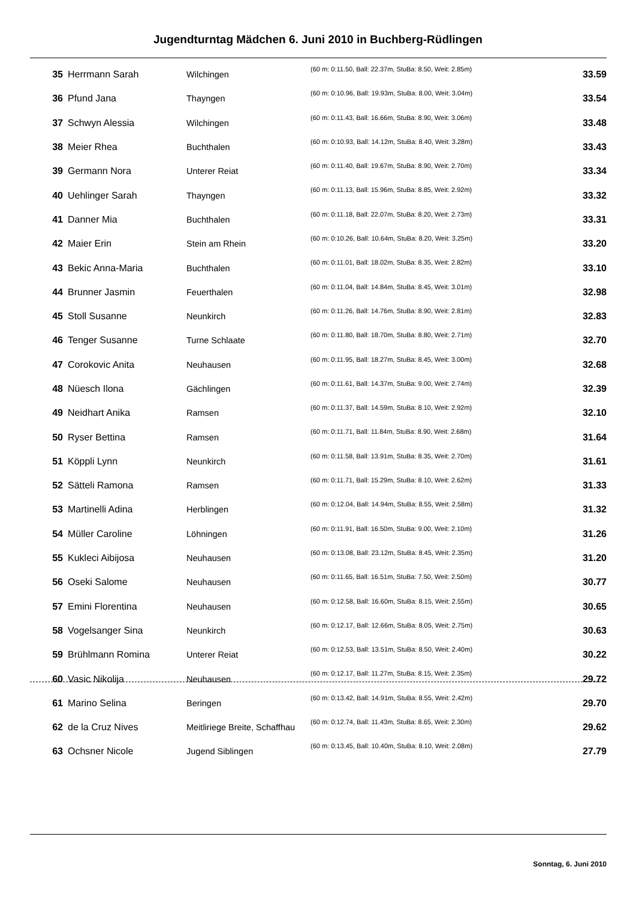Jugendturntag Mädchen 6. Juni 2010 in Buchberg-Rüdlingen
| 35 | Herrmann Sarah | Wilchingen | (60 m: 0:11.50, Ball: 22.37m, StuBa: 8.50, Weit: 2.85m) | 33.59 |
| 36 | Pfund Jana | Thayngen | (60 m: 0:10.96, Ball: 19.93m, StuBa: 8.00, Weit: 3.04m) | 33.54 |
| 37 | Schwyn Alessia | Wilchingen | (60 m: 0:11.43, Ball: 16.66m, StuBa: 8.90, Weit: 3.06m) | 33.48 |
| 38 | Meier Rhea | Buchthalen | (60 m: 0:10.93, Ball: 14.12m, StuBa: 8.40, Weit: 3.28m) | 33.43 |
| 39 | Germann Nora | Unterer Reiat | (60 m: 0:11.40, Ball: 19.67m, StuBa: 8.90, Weit: 2.70m) | 33.34 |
| 40 | Uehlinger Sarah | Thayngen | (60 m: 0:11.13, Ball: 15.96m, StuBa: 8.85, Weit: 2.92m) | 33.32 |
| 41 | Danner Mia | Buchthalen | (60 m: 0:11.18, Ball: 22.07m, StuBa: 8.20, Weit: 2.73m) | 33.31 |
| 42 | Maier Erin | Stein am Rhein | (60 m: 0:10.26, Ball: 10.64m, StuBa: 8.20, Weit: 3.25m) | 33.20 |
| 43 | Bekic Anna-Maria | Buchthalen | (60 m: 0:11.01, Ball: 18.02m, StuBa: 8.35, Weit: 2.82m) | 33.10 |
| 44 | Brunner Jasmin | Feuerthalen | (60 m: 0:11.04, Ball: 14.84m, StuBa: 8.45, Weit: 3.01m) | 32.98 |
| 45 | Stoll Susanne | Neunkirch | (60 m: 0:11.26, Ball: 14.76m, StuBa: 8.90, Weit: 2.81m) | 32.83 |
| 46 | Tenger Susanne | Turne Schlaate | (60 m: 0:11.80, Ball: 18.70m, StuBa: 8.80, Weit: 2.71m) | 32.70 |
| 47 | Corokovic Anita | Neuhausen | (60 m: 0:11.95, Ball: 18.27m, StuBa: 8.45, Weit: 3.00m) | 32.68 |
| 48 | Nüesch Ilona | Gächlingen | (60 m: 0:11.61, Ball: 14.37m, StuBa: 9.00, Weit: 2.74m) | 32.39 |
| 49 | Neidhart Anika | Ramsen | (60 m: 0:11.37, Ball: 14.59m, StuBa: 8.10, Weit: 2.92m) | 32.10 |
| 50 | Ryser Bettina | Ramsen | (60 m: 0:11.71, Ball: 11.84m, StuBa: 8.90, Weit: 2.68m) | 31.64 |
| 51 | Köppli Lynn | Neunkirch | (60 m: 0:11.58, Ball: 13.91m, StuBa: 8.35, Weit: 2.70m) | 31.61 |
| 52 | Sätteli Ramona | Ramsen | (60 m: 0:11.71, Ball: 15.29m, StuBa: 8.10, Weit: 2.62m) | 31.33 |
| 53 | Martinelli Adina | Herblingen | (60 m: 0:12.04, Ball: 14.94m, StuBa: 8.55, Weit: 2.58m) | 31.32 |
| 54 | Müller Caroline | Löhningen | (60 m: 0:11.91, Ball: 16.50m, StuBa: 9.00, Weit: 2.10m) | 31.26 |
| 55 | Kukleci Aibijosa | Neuhausen | (60 m: 0:13.08, Ball: 23.12m, StuBa: 8.45, Weit: 2.35m) | 31.20 |
| 56 | Oseki Salome | Neuhausen | (60 m: 0:11.65, Ball: 16.51m, StuBa: 7.50, Weit: 2.50m) | 30.77 |
| 57 | Emini Florentina | Neuhausen | (60 m: 0:12.58, Ball: 16.60m, StuBa: 8.15, Weit: 2.55m) | 30.65 |
| 58 | Vogelsanger Sina | Neunkirch | (60 m: 0:12.17, Ball: 12.66m, StuBa: 8.05, Weit: 2.75m) | 30.63 |
| 59 | Brühlmann Romina | Unterer Reiat | (60 m: 0:12.53, Ball: 13.51m, StuBa: 8.50, Weit: 2.40m) | 30.22 |
| 60 | Vasic Nikolija | Neuhausen | (60 m: 0:12.17, Ball: 11.27m, StuBa: 8.15, Weit: 2.35m) | 29.72 |
| 61 | Marino Selina | Beringen | (60 m: 0:13.42, Ball: 14.91m, StuBa: 8.55, Weit: 2.42m) | 29.70 |
| 62 | de la Cruz Nives | Meitliriege Breite, Schaffhau | (60 m: 0:12.74, Ball: 11.43m, StuBa: 8.65, Weit: 2.30m) | 29.62 |
| 63 | Ochsner Nicole | Jugend Siblingen | (60 m: 0:13.45, Ball: 10.40m, StuBa: 8.10, Weit: 2.08m) | 27.79 |
Sonntag, 6. Juni 2010